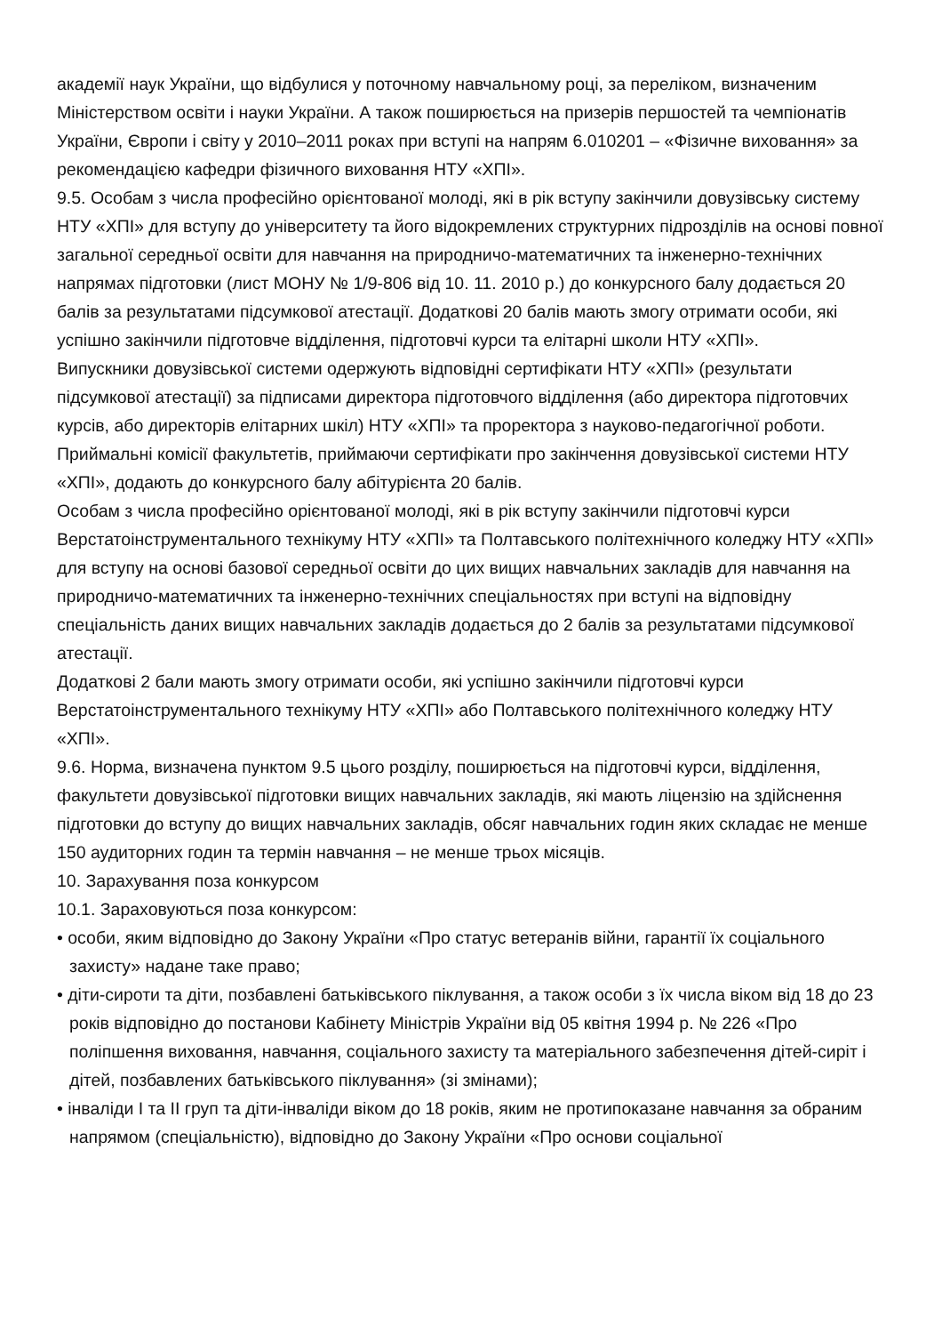академії наук України, що відбулися у поточному навчальному році, за переліком, визначеним Міністерством освіти і науки України. А також поширюється на призерів першостей та чемпіонатів України, Європи і світу у 2010–2011 роках при вступі на напрям 6.010201 – «Фізичне виховання» за рекомендацією кафедри фізичного виховання НТУ «ХПІ».
9.5. Особам з числа професійно орієнтованої молоді, які в рік вступу закінчили довузівську систему НТУ «ХПІ» для вступу до університету та його відокремлених структурних підрозділів на основі повної загальної середньої освіти для навчання на природничо-математичних та інженерно-технічних напрямах підготовки (лист МОНУ № 1/9-806 від 10. 11. 2010 р.) до конкурсного балу додається 20 балів за результатами підсумкової атестації. Додаткові 20 балів мають змогу отримати особи, які успішно закінчили підготовче відділення, підготовчі курси та елітарні школи НТУ «ХПІ».
Випускники довузівської системи одержують відповідні сертифікати НТУ «ХПІ» (результати підсумкової атестації) за підписами директора підготовчого відділення (або директора підготовчих курсів, або директорів елітарних шкіл) НТУ «ХПІ» та проректора з науково-педагогічної роботи. Приймальні комісії факультетів, приймаючи сертифікати про закінчення довузівської системи НТУ «ХПІ», додають до конкурсного балу абітурієнта 20 балів.
Особам з числа професійно орієнтованої молоді, які в рік вступу закінчили підготовчі курси Верстатоінструментального технікуму НТУ «ХПІ» та Полтавського політехнічного коледжу НТУ «ХПІ» для вступу на основі базової середньої освіти до цих вищих навчальних закладів для навчання на природничо-математичних та інженерно-технічних спеціальностях при вступі на відповідну спеціальність даних вищих навчальних закладів додається до 2 балів за результатами підсумкової атестації.
Додаткові 2 бали мають змогу отримати особи, які успішно закінчили підготовчі курси Верстатоінструментального технікуму НТУ «ХПІ» або Полтавського політехнічного коледжу НТУ «ХПІ».
9.6. Норма, визначена пунктом 9.5 цього розділу, поширюється на підготовчі курси, відділення, факультети довузівської підготовки вищих навчальних закладів, які мають ліцензію на здійснення підготовки до вступу до вищих навчальних закладів, обсяг навчальних годин яких складає не менше 150 аудиторних годин та термін навчання – не менше трьох місяців.
10. Зарахування поза конкурсом
10.1. Зараховуються поза конкурсом:
• особи, яким відповідно до Закону України «Про статус ветеранів війни, гарантії їх соціального захисту» надане таке право;
• діти-сироти та діти, позбавлені батьківського піклування, а також особи з їх числа віком від 18 до 23 років відповідно до постанови Кабінету Міністрів України від 05 квітня 1994 р. № 226 «Про поліпшення виховання, навчання, соціального захисту та матеріального забезпечення дітей-сиріт і дітей, позбавлених батьківського піклування» (зі змінами);
• інваліди І та ІІ груп та діти-інваліди віком до 18 років, яким не протипоказане навчання за обраним напрямом (спеціальністю), відповідно до Закону України «Про основи соціальної